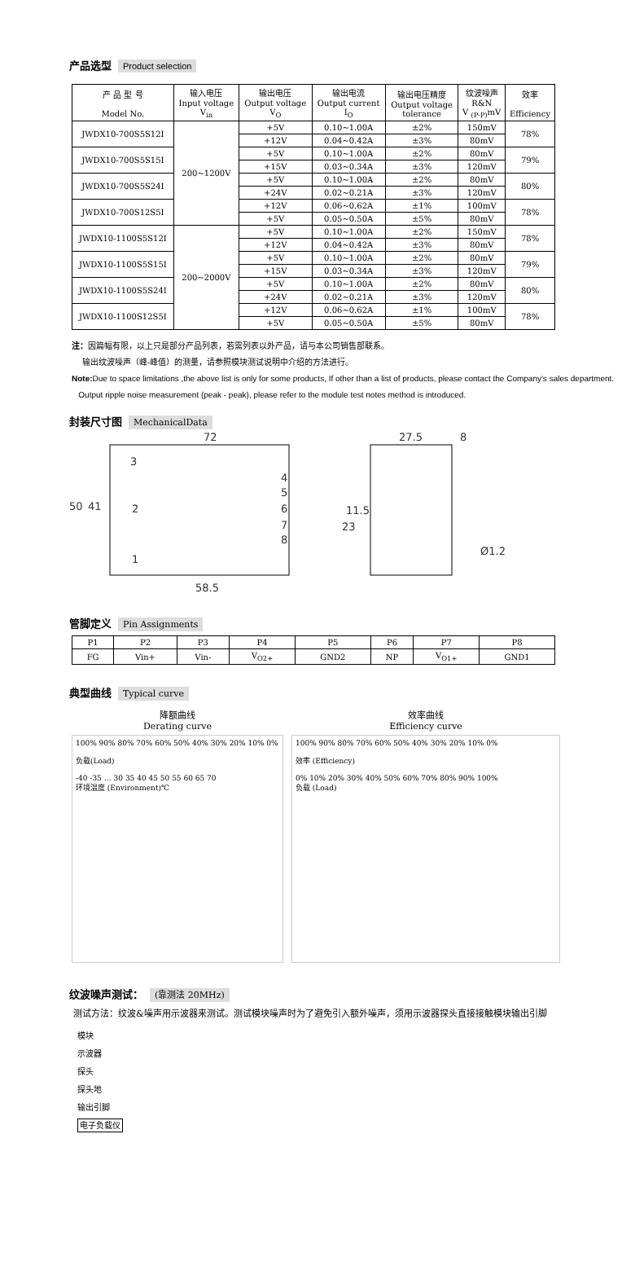产品选型 Product selection
| 产 品 型 号 Model No. | 输入电压 Input voltage V<sub>in</sub> | 输出电压 Output voltage V<sub>O</sub> | 输出电流 Output current I<sub>O</sub> | 输出电压精度 Output voltage tolerance | 纹波噪声 R&N V <sub>(P-P)</sub>mV | 效率 Efficiency |
| --- | --- | --- | --- | --- | --- | --- |
| JWDX10-700S5S12I | 200~1200V | +5V | 0.10~1.00A | ±2% | 150mV | 78% |
| | | +12V | 0.04~0.42A | ±3% | 80mV | |
| JWDX10-700S5S15I | | +5V | 0.10~1.00A | ±2% | 80mV | 79% |
| | | +15V | 0.03~0.34A | ±3% | 120mV | |
| JWDX10-700S5S24I | | +5V | 0.10~1.00A | ±2% | 80mV | 80% |
| | | +24V | 0.02~0.21A | ±3% | 120mV | |
| JWDX10-700S12S5I | | +12V | 0.06~0.62A | ±1% | 100mV | 78% |
| | | +5V | 0.05~0.50A | ±5% | 80mV | |
| JWDX10-1100S5S12I | 200~2000V | +5V | 0.10~1.00A | ±2% | 150mV | 78% |
| | | +12V | 0.04~0.42A | ±3% | 80mV | |
| JWDX10-1100S5S15I | | +5V | 0.10~1.00A | ±2% | 80mV | 79% |
| | | +15V | 0.03~0.34A | ±3% | 120mV | |
| JWDX10-1100S5S24I | | +5V | 0.10~1.00A | ±2% | 80mV | 80% |
| | | +24V | 0.02~0.21A | ±3% | 120mV | |
| JWDX10-1100S12S5I | | +12V | 0.06~0.62A | ±1% | 100mV | 78% |
| | | +5V | 0.05~0.50A | ±5% | 80mV | |
注：因篇幅有限，以上只是部分产品列表，若需列表以外产品，请与本公司销售部联系。
输出纹波噪声（峰-峰值）的测量，请参照模块测试说明中介绍的方法进行。
Note: Due to space limitations ,the above list is only for some products, If other than a list of products, please contact the Company's sales department.
Output ripple noise measurement (peak - peak), please refer to the module test notes method is introduced.
封装尺寸图 MechanicalData
72
27.5
8
50
41
3
2
1
4
5
6
7
8
11.5
23
Ø1.2
58.5
管脚定义 Pin Assignments
| P1 | P2 | P3 | P4 | P5 | P6 | P7 | P8 |
| FG | Vin+ | Vin- | V<sub>O2+</sub> | GND2 | NP | V<sub>O1+</sub> | GND1 |
典型曲线 Typical curve
降额曲线
Derating curve
100% 90% 80% 70% 60% 50% 40% 30% 20% 10% 0%
负载(Load)
-40 -35 … 30 35 40 45 50 55 60 65 70
环境温度 (Environment)℃
效率曲线
Efficiency curve
100% 90% 80% 70% 60% 50% 40% 30% 20% 10% 0%
效率 (Efficiency)
0% 10% 20% 30% 40% 50% 60% 70% 80% 90% 100%
负载 (Load)
纹波噪声测试： (靠测法 20MHz)
测试方法：纹波&噪声用示波器来测试。测试模块噪声时为了避免引入额外噪声，须用示波器探头直接接触模块输出引脚
模块
示波器
探头
探头地
输出引脚
电子负载仪